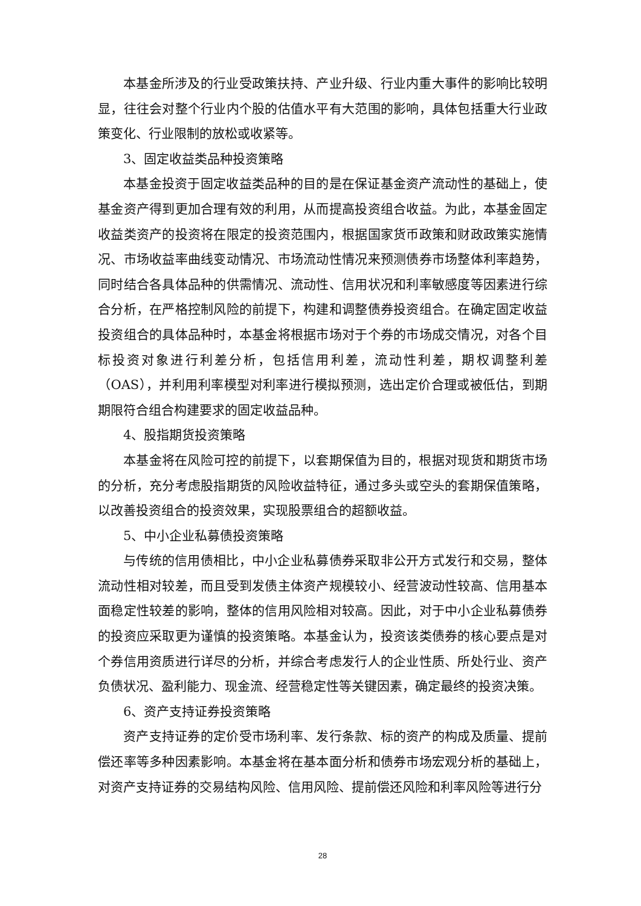本基金所涉及的行业受政策扶持、产业升级、行业内重大事件的影响比较明显，往往会对整个行业内个股的估值水平有大范围的影响，具体包括重大行业政策变化、行业限制的放松或收紧等。
3、固定收益类品种投资策略
本基金投资于固定收益类品种的目的是在保证基金资产流动性的基础上，使基金资产得到更加合理有效的利用，从而提高投资组合收益。为此，本基金固定收益类资产的投资将在限定的投资范围内，根据国家货币政策和财政政策实施情况、市场收益率曲线变动情况、市场流动性情况来预测债券市场整体利率趋势，同时结合各具体品种的供需情况、流动性、信用状况和利率敏感度等因素进行综合分析，在严格控制风险的前提下，构建和调整债券投资组合。在确定固定收益投资组合的具体品种时，本基金将根据市场对于个券的市场成交情况，对各个目标投资对象进行利差分析，包括信用利差，流动性利差，期权调整利差（OAS），并利用利率模型对利率进行模拟预测，选出定价合理或被低估，到期期限符合组合构建要求的固定收益品种。
4、股指期货投资策略
本基金将在风险可控的前提下，以套期保值为目的，根据对现货和期货市场的分析，充分考虑股指期货的风险收益特征，通过多头或空头的套期保值策略，以改善投资组合的投资效果，实现股票组合的超额收益。
5、中小企业私募债投资策略
与传统的信用债相比，中小企业私募债券采取非公开方式发行和交易，整体流动性相对较差，而且受到发债主体资产规模较小、经营波动性较高、信用基本面稳定性较差的影响，整体的信用风险相对较高。因此，对于中小企业私募债券的投资应采取更为谨慎的投资策略。本基金认为，投资该类债券的核心要点是对个券信用资质进行详尽的分析，并综合考虑发行人的企业性质、所处行业、资产负债状况、盈利能力、现金流、经营稳定性等关键因素，确定最终的投资决策。
6、资产支持证券投资策略
资产支持证券的定价受市场利率、发行条款、标的资产的构成及质量、提前偿还率等多种因素影响。本基金将在基本面分析和债券市场宏观分析的基础上，对资产支持证券的交易结构风险、信用风险、提前偿还风险和利率风险等进行分
28